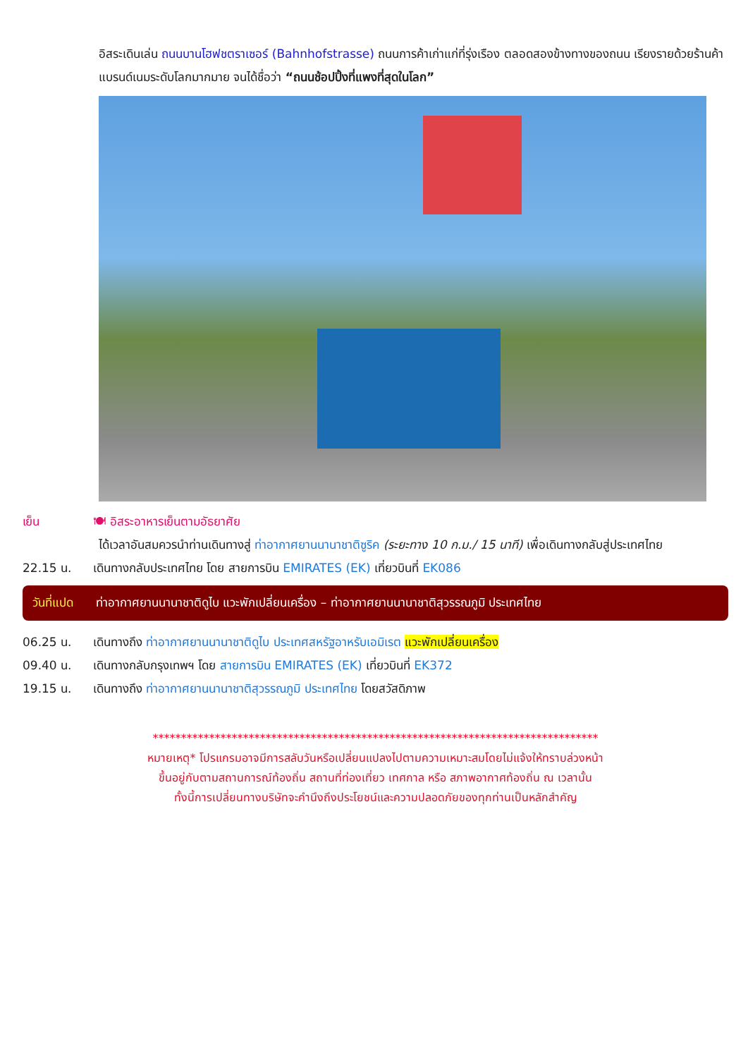อิสระเดินเล่น ถนนบานโฮฟชตราเซอร์ (Bahnhofstrasse) ถนนการค้าเก่าแก่ที่รุ่งเรือง ตลอดสองข้างทางของถนน เรียงรายด้วยร้านค้าแบรนด์เนมระดับโลกมากมาย จนได้ชื่อว่า “ถนนช้อปปิ้งที่แพงที่สุดในโลก”
เย็น 🍽 อิสระอาหารเย็นตามอัธยาศัย
ได้เวลาอันสมควรนำท่านเดินทางสู่ ท่าอากาศยานนานาชาติซูริค (ระยะทาง 10 ก.ม./ 15 นาที) เพื่อเดินทางกลับสู่ประเทศไทย
22.15 น. เดินทางกลับประเทศไทย โดย สายการบิน EMIRATES (EK) เที่ยวบินที่ EK086
วันที่แปด
ท่าอากาศยานนานาชาติดูไบ แวะพักเปลี่ยนเครื่อง – ท่าอากาศยานนานาชาติสุวรรณภูมิ ประเทศไทย
06.25 น. เดินทางถึง ท่าอากาศยานนานาชาติดูไบ ประเทศสหรัฐอาหรับเอมิเรต แวะพักเปลี่ยนเครื่อง
09.40 น. เดินทางกลับกรุงเทพฯ โดย สายการบิน EMIRATES (EK) เที่ยวบินที่ EK372
19.15 น. เดินทางถึง ท่าอากาศยานนานาชาติสุวรรณภูมิ ประเทศไทย โดยสวัสดิภาพ
*******************************************************************************
หมายเหตุ* โปรแกรมอาจมีการสลับวันหรือเปลี่ยนแปลงไปตามความเหมาะสมโดยไม่แจ้งให้ทราบล่วงหน้า
ขึ้นอยู่กับตามสถานการณ์ท้องถิ่น สถานที่ท่องเที่ยว เทศกาล หรือ สภาพอากาศท้องถิ่น ณ เวลานั้น
ทั้งนี้การเปลี่ยนทางบริษัทจะคำนึงถึงประโยชน์และความปลอดภัยของทุกท่านเป็นหลักสำคัญ